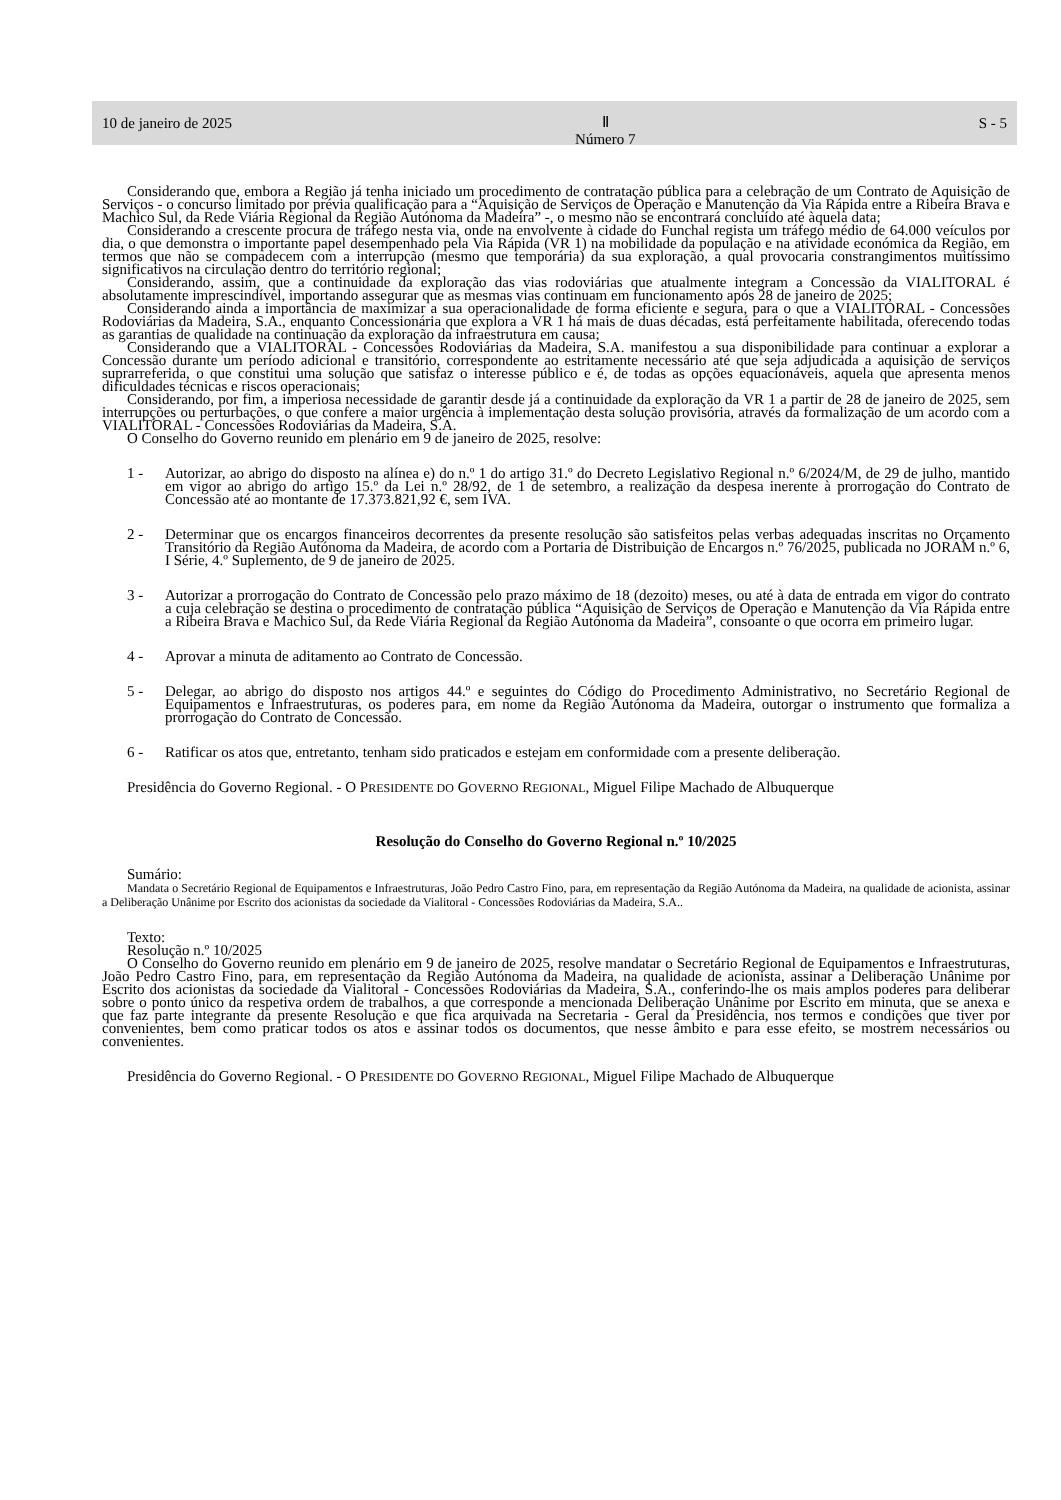10 de janeiro de 2025 Ⅱ
Número 7 S - 5
Considerando que, embora a Região já tenha iniciado um procedimento de contratação pública para a celebração de um Contrato de Aquisição de Serviços - o concurso limitado por prévia qualificação para a “Aquisição de Serviços de Operação e Manutenção da Via Rápida entre a Ribeira Brava e Machico Sul, da Rede Viária Regional da Região Autónoma da Madeira” -, o mesmo não se encontrará concluído até àquela data;
Considerando a crescente procura de tráfego nesta via, onde na envolvente à cidade do Funchal regista um tráfego médio de 64.000 veículos por dia, o que demonstra o importante papel desempenhado pela Via Rápida (VR 1) na mobilidade da população e na atividade económica da Região, em termos que não se compadecem com a interrupção (mesmo que temporária) da sua exploração, a qual provocaria constrangimentos muitíssimo significativos na circulação dentro do território regional;
Considerando, assim, que a continuidade da exploração das vias rodoviárias que atualmente integram a Concessão da VIALITORAL é absolutamente imprescindível, importando assegurar que as mesmas vias continuam em funcionamento após 28 de janeiro de 2025;
Considerando ainda a importância de maximizar a sua operacionalidade de forma eficiente e segura, para o que a VIALITORAL - Concessões Rodoviárias da Madeira, S.A., enquanto Concessionária que explora a VR 1 há mais de duas décadas, está perfeitamente habilitada, oferecendo todas as garantias de qualidade na continuação da exploração da infraestrutura em causa;
Considerando que a VIALITORAL - Concessões Rodoviárias da Madeira, S.A. manifestou a sua disponibilidade para continuar a explorar a Concessão durante um período adicional e transitório, correspondente ao estritamente necessário até que seja adjudicada a aquisição de serviços suprarreferida, o que constitui uma solução que satisfaz o interesse público e é, de todas as opções equacionáveis, aquela que apresenta menos dificuldades técnicas e riscos operacionais;
Considerando, por fim, a imperiosa necessidade de garantir desde já a continuidade da exploração da VR 1 a partir de 28 de janeiro de 2025, sem interrupções ou perturbações, o que confere a maior urgência à implementação desta solução provisória, através da formalização de um acordo com a VIALITORAL - Concessões Rodoviárias da Madeira, S.A.
O Conselho do Governo reunido em plenário em 9 de janeiro de 2025, resolve:
1 - Autorizar, ao abrigo do disposto na alínea e) do n.º 1 do artigo 31.º do Decreto Legislativo Regional n.º 6/2024/M, de 29 de julho, mantido em vigor ao abrigo do artigo 15.º da Lei n.º 28/92, de 1 de setembro, a realização da despesa inerente à prorrogação do Contrato de Concessão até ao montante de 17.373.821,92 €, sem IVA.
2 - Determinar que os encargos financeiros decorrentes da presente resolução são satisfeitos pelas verbas adequadas inscritas no Orçamento Transitório da Região Autónoma da Madeira, de acordo com a Portaria de Distribuição de Encargos n.º 76/2025, publicada no JORAM n.º 6, I Série, 4.º Suplemento, de 9 de janeiro de 2025.
3 - Autorizar a prorrogação do Contrato de Concessão pelo prazo máximo de 18 (dezoito) meses, ou até à data de entrada em vigor do contrato a cuja celebração se destina o procedimento de contratação pública “Aquisição de Serviços de Operação e Manutenção da Via Rápida entre a Ribeira Brava e Machico Sul, da Rede Viária Regional da Região Autónoma da Madeira”, consoante o que ocorra em primeiro lugar.
4 - Aprovar a minuta de aditamento ao Contrato de Concessão.
5 - Delegar, ao abrigo do disposto nos artigos 44.º e seguintes do Código do Procedimento Administrativo, no Secretário Regional de Equipamentos e Infraestruturas, os poderes para, em nome da Região Autónoma da Madeira, outorgar o instrumento que formaliza a prorrogação do Contrato de Concessão.
6 - Ratificar os atos que, entretanto, tenham sido praticados e estejam em conformidade com a presente deliberação.
Presidência do Governo Regional. - O PRESIDENTE DO GOVERNO REGIONAL, Miguel Filipe Machado de Albuquerque
Resolução do Conselho do Governo Regional n.º 10/2025
Sumário:
Mandata o Secretário Regional de Equipamentos e Infraestruturas, João Pedro Castro Fino, para, em representação da Região Autónoma da Madeira, na qualidade de acionista, assinar a Deliberação Unânime por Escrito dos acionistas da sociedade da Vialitoral - Concessões Rodoviárias da Madeira, S.A..
Texto:
Resolução n.º 10/2025
O Conselho do Governo reunido em plenário em 9 de janeiro de 2025, resolve mandatar o Secretário Regional de Equipamentos e Infraestruturas, João Pedro Castro Fino, para, em representação da Região Autónoma da Madeira, na qualidade de acionista, assinar a Deliberação Unânime por Escrito dos acionistas da sociedade da Vialitoral - Concessões Rodoviárias da Madeira, S.A., conferindo-lhe os mais amplos poderes para deliberar sobre o ponto único da respetiva ordem de trabalhos, a que corresponde a mencionada Deliberação Unânime por Escrito em minuta, que se anexa e que faz parte integrante da presente Resolução e que fica arquivada na Secretaria - Geral da Presidência, nos termos e condições que tiver por convenientes, bem como praticar todos os atos e assinar todos os documentos, que nesse âmbito e para esse efeito, se mostrem necessários ou convenientes.
Presidência do Governo Regional. - O PRESIDENTE DO GOVERNO REGIONAL, Miguel Filipe Machado de Albuquerque